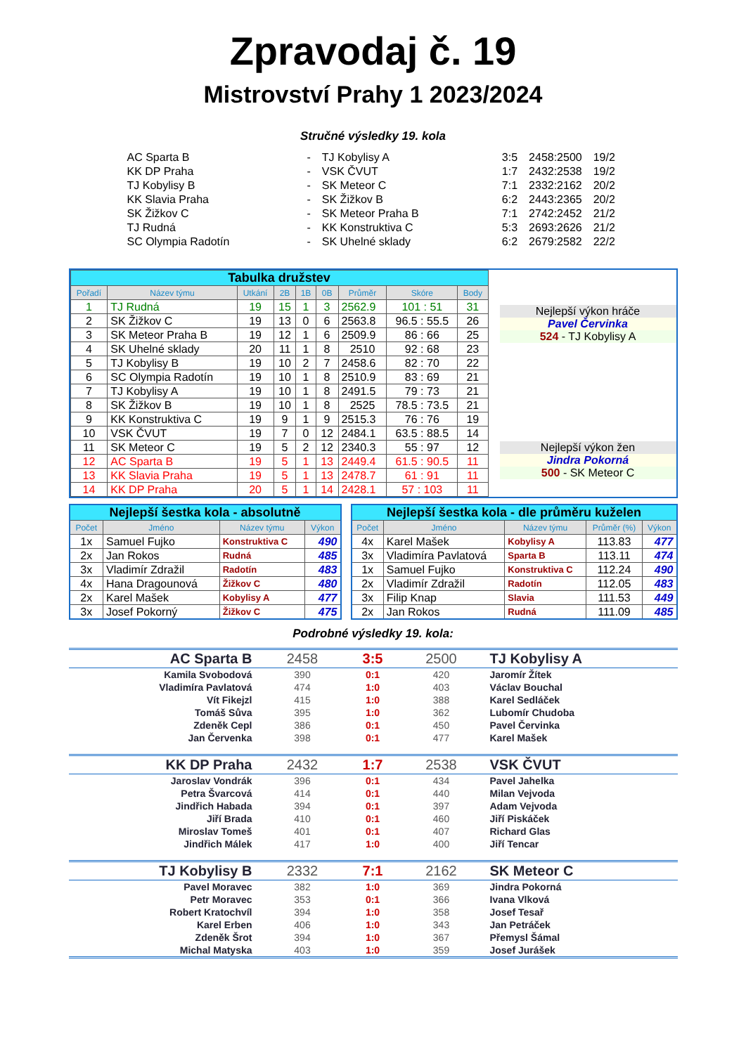Zpravodaj č. 19
Mistrovství Prahy 1 2023/2024
Stručné výsledky 19. kola
| AC Sparta B | - | TJ Kobylisy A | 3:5 | 2458:2500 | 19/2 |
| KK DP Praha | - | VSK ČVUT | 1:7 | 2432:2538 | 19/2 |
| TJ Kobylisy B | - | SK Meteor C | 7:1 | 2332:2162 | 20/2 |
| KK Slavia Praha | - | SK Žižkov B | 6:2 | 2443:2365 | 20/2 |
| SK Žižkov C | - | SK Meteor Praha B | 7:1 | 2742:2452 | 21/2 |
| TJ Rudná | - | KK Konstruktiva C | 5:3 | 2693:2626 | 21/2 |
| SC Olympia Radotín | - | SK Uhelné sklady | 6:2 | 2679:2582 | 22/2 |
| Tabulka družstev | | | | | | | | |
| Pořadí | Název týmu | Utkání | 2B | 1B | 0B | Průměr | Skóre | Body |
| 1 | TJ Rudná | 19 | 15 | 1 | 3 | 2562.9 | 101 : 51 | 31 |
| 2 | SK Žižkov C | 19 | 13 | 0 | 6 | 2563.8 | 96.5 : 55.5 | 26 |
| 3 | SK Meteor Praha B | 19 | 12 | 1 | 6 | 2509.9 | 86 : 66 | 25 |
| 4 | SK Uhelné sklady | 20 | 11 | 1 | 8 | 2510 | 92 : 68 | 23 |
| 5 | TJ Kobylisy B | 19 | 10 | 2 | 7 | 2458.6 | 82 : 70 | 22 |
| 6 | SC Olympia Radotín | 19 | 10 | 1 | 8 | 2510.9 | 83 : 69 | 21 |
| 7 | TJ Kobylisy A | 19 | 10 | 1 | 8 | 2491.5 | 79 : 73 | 21 |
| 8 | SK Žižkov B | 19 | 10 | 1 | 8 | 2525 | 78.5 : 73.5 | 21 |
| 9 | KK Konstruktiva C | 19 | 9 | 1 | 9 | 2515.3 | 76 : 76 | 19 |
| 10 | VSK ČVUT | 19 | 7 | 0 | 12 | 2484.1 | 63.5 : 88.5 | 14 |
| 11 | SK Meteor C | 19 | 5 | 2 | 12 | 2340.3 | 55 : 97 | 12 |
| 12 | AC Sparta B | 19 | 5 | 1 | 13 | 2449.4 | 61.5 : 90.5 | 11 |
| 13 | KK Slavia Praha | 19 | 5 | 1 | 13 | 2478.7 | 61 : 91 | 11 |
| 14 | KK DP Praha | 20 | 5 | 1 | 14 | 2428.1 | 57 : 103 | 11 |
Nejlepší výkon hráče
Pavel Červinka
524 - TJ Kobylisy A
Nejlepší výkon žen
Jindra Pokorná
500 - SK Meteor C
| Nejlepší šestka kola - absolutně | | | |
| Počet | Jméno | Název týmu | Výkon |
| 1x | Samuel Fujko | Konstruktiva C | 490 |
| 2x | Jan Rokos | Rudná | 485 |
| 3x | Vladimír Zdražil | Radotín | 483 |
| 4x | Hana Dragounová | Žižkov C | 480 |
| 2x | Karel Mašek | Kobylisy A | 477 |
| 3x | Josef Pokorný | Žižkov C | 475 |
| Nejlepší šestka kola - dle průměru kuželen | | | | |
| Počet | Jméno | Název týmu | Průměr (%) | Výkon |
| 4x | Karel Mašek | Kobylisy A | 113.83 | 477 |
| 3x | Vladimíra Pavlatová | Sparta B | 113.11 | 474 |
| 1x | Samuel Fujko | Konstruktiva C | 112.24 | 490 |
| 2x | Vladimír Zdražil | Radotín | 112.05 | 483 |
| 3x | Filip Knap | Slavia | 111.53 | 449 |
| 2x | Jan Rokos | Rudná | 111.09 | 485 |
Podrobné výsledky 19. kola:
| AC Sparta B | 2458 | 3:5 | 2500 | TJ Kobylisy A |
| Kamila Svobodová | 390 | 0:1 | 420 | Jaromír Žítek |
| Vladimíra Pavlatová | 474 | 1:0 | 403 | Václav Bouchal |
| Vít Fikejzl | 415 | 1:0 | 388 | Karel Sedláček |
| Tomáš Sůva | 395 | 1:0 | 362 | Lubomír Chudoba |
| Zdeněk Cepl | 386 | 0:1 | 450 | Pavel Červinka |
| Jan Červenka | 398 | 0:1 | 477 | Karel Mašek |
| KK DP Praha | 2432 | 1:7 | 2538 | VSK ČVUT |
| Jaroslav Vondrák | 396 | 0:1 | 434 | Pavel Jahelka |
| Petra Švarcová | 414 | 0:1 | 440 | Milan Vejvoda |
| Jindřich Habada | 394 | 0:1 | 397 | Adam Vejvoda |
| Jiří Brada | 410 | 0:1 | 460 | Jiří Piskáček |
| Miroslav Tomeš | 401 | 0:1 | 407 | Richard Glas |
| Jindřich Málek | 417 | 1:0 | 400 | Jiří Tencar |
| TJ Kobylisy B | 2332 | 7:1 | 2162 | SK Meteor C |
| Pavel Moravec | 382 | 1:0 | 369 | Jindra Pokorná |
| Petr Moravec | 353 | 0:1 | 366 | Ivana Vlková |
| Robert Kratochvíl | 394 | 1:0 | 358 | Josef Tesař |
| Karel Erben | 406 | 1:0 | 343 | Jan Petráček |
| Zdeněk Šrot | 394 | 1:0 | 367 | Přemysl Šámal |
| Michal Matyska | 403 | 1:0 | 359 | Josef Jurášek |